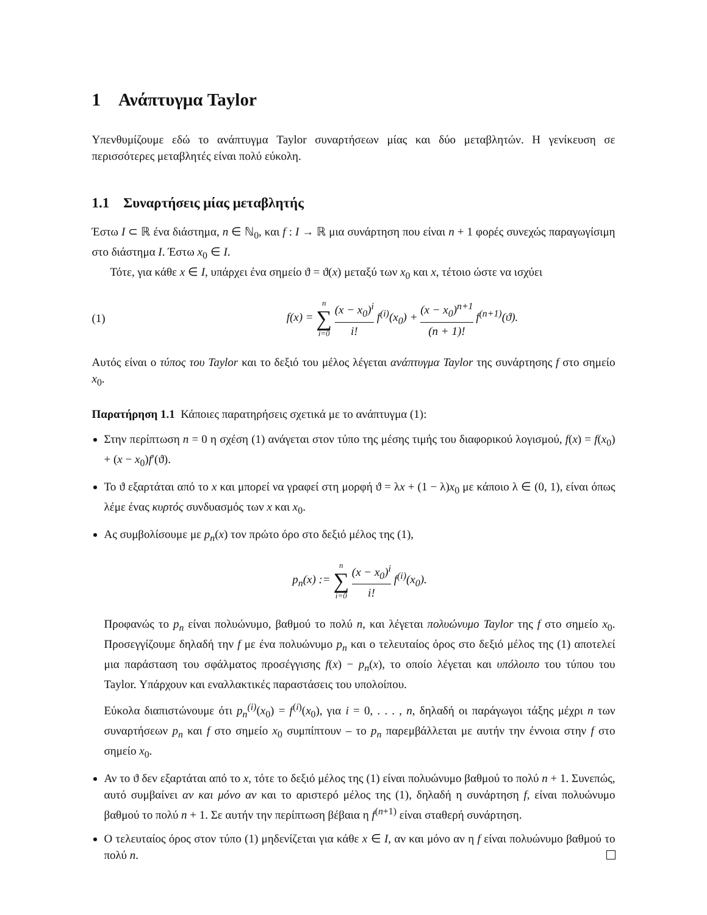1 Ανάπτυγμα Taylor
Υπενθυμίζουμε εδώ το ανάπτυγμα Taylor συναρτήσεων μίας και δύο μεταβλητών. Η γενίκευση σε περισσότερες μεταβλητές είναι πολύ εύκολη.
1.1 Συναρτήσεις μίας μεταβλητής
Έστω I ⊂ ℝ ένα διάστημα, n ∈ ℕ<sub>0</sub>, και f : I → ℝ μια συνάρτηση που είναι n + 1 φορές συνεχώς παραγωγίσιμη στο διάστημα I. Έστω x<sub>0</sub> ∈ I.
Τότε, για κάθε x ∈ I, υπάρχει ένα σημείο ϑ = ϑ(x) μεταξύ των x<sub>0</sub> και x, τέτοιο ώστε να ισχύει
(1) f(x) = n ∑ i=0 (x − x<sub>0</sub>)<sup>i</sup> i! f<sup>(i)</sup>(x<sub>0</sub>) + (x − x<sub>0</sub>)<sup>n+1</sup> (n + 1)! f<sup>(n+1)</sup>(ϑ).
Αυτός είναι ο τύπος του Taylor και το δεξιό του μέλος λέγεται ανάπτυγμα Taylor της συνάρτησης f στο σημείο x<sub>0</sub>.
Παρατήρηση 1.1 Κάποιες παρατηρήσεις σχετικά με το ανάπτυγμα (1):
Στην περίπτωση n = 0 η σχέση (1) ανάγεται στον τύπο της μέσης τιμής του διαφορικού λογισμού, f(x) = f(x<sub>0</sub>) + (x − x<sub>0</sub>)f′(ϑ).
Το ϑ εξαρτάται από το x και μπορεί να γραφεί στη μορφή ϑ = λx + (1 − λ)x<sub>0</sub> με κάποιο λ ∈ (0, 1), είναι όπως λέμε ένας κυρτός συνδυασμός των x και x<sub>0</sub>.
Ας συμβολίσουμε με p<sub>n</sub>(x) τον πρώτο όρο στο δεξιό μέλος της (1),
p<sub>n</sub>(x) := n ∑ i=0 (x − x<sub>0</sub>)<sup>i</sup> i! f<sup>(i)</sup>(x<sub>0</sub>).
Προφανώς το p<sub>n</sub> είναι πολυώνυμο, βαθμού το πολύ n, και λέγεται πολυώνυμο Taylor της f στο σημείο x<sub>0</sub>. Προσεγγίζουμε δηλαδή την f με ένα πολυώνυμο p<sub>n</sub> και ο τελευταίος όρος στο δεξιό μέλος της (1) αποτελεί μια παράσταση του σφάλματος προσέγγισης f(x) − p<sub>n</sub>(x), το οποίο λέγεται και υπόλοιπο του τύπου του Taylor. Υπάρχουν και εναλλακτικές παραστάσεις του υπολοίπου.
Εύκολα διαπιστώνουμε ότι p<sub>n</sub><sup>(i)</sup>(x<sub>0</sub>) = f<sup>(i)</sup>(x<sub>0</sub>), για i = 0, . . . , n, δηλαδή οι παράγωγοι τάξης μέχρι n των συναρτήσεων p<sub>n</sub> και f στο σημείο x<sub>0</sub> συμπίπτουν – το p<sub>n</sub> παρεμβάλλεται με αυτήν την έννοια στην f στο σημείο x<sub>0</sub>.
Αν το ϑ δεν εξαρτάται από το x, τότε το δεξιό μέλος της (1) είναι πολυώνυμο βαθμού το πολύ n + 1. Συνεπώς, αυτό συμβαίνει αν και μόνο αν και το αριστερό μέλος της (1), δηλαδή η συνάρτηση f, είναι πολυώνυμο βαθμού το πολύ n + 1. Σε αυτήν την περίπτωση βέβαια η f<sup>(n+1)</sup> είναι σταθερή συνάρτηση.
Ο τελευταίος όρος στον τύπο (1) μηδενίζεται για κάθε x ∈ I, αν και μόνο αν η f είναι πολυώνυμο βαθμού το πολύ n.